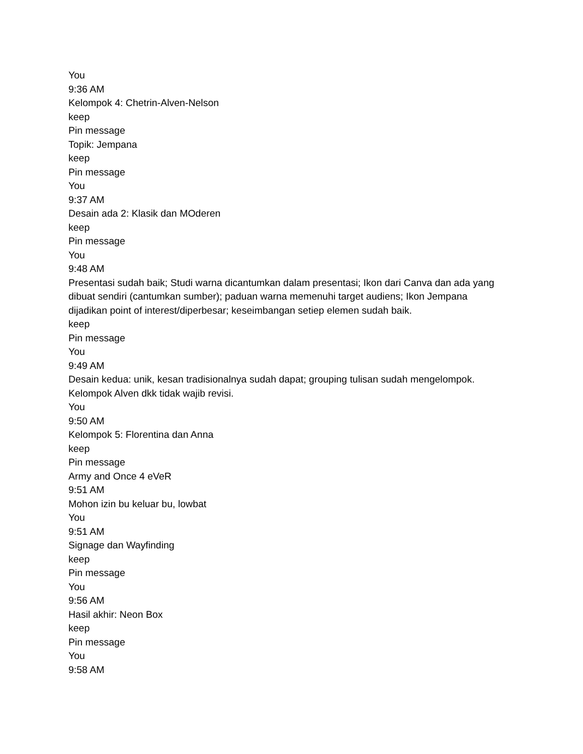You
9:36 AM
Kelompok 4: Chetrin-Alven-Nelson
keep
Pin message
Topik: Jempana
keep
Pin message
You
9:37 AM
Desain ada 2: Klasik dan MOderen
keep
Pin message
You
9:48 AM
Presentasi sudah baik; Studi warna dicantumkan dalam presentasi; Ikon dari Canva dan ada yang dibuat sendiri (cantumkan sumber); paduan warna memenuhi target audiens; Ikon Jempana dijadikan point of interest/diperbesar; keseimbangan setiep elemen sudah baik.
keep
Pin message
You
9:49 AM
Desain kedua: unik, kesan tradisionalnya sudah dapat; grouping tulisan sudah mengelompok.
Kelompok Alven dkk tidak wajib revisi.
You
9:50 AM
Kelompok 5: Florentina dan Anna
keep
Pin message
Army and Once 4 eVeR
9:51 AM
Mohon izin bu keluar bu, lowbat
You
9:51 AM
Signage dan Wayfinding
keep
Pin message
You
9:56 AM
Hasil akhir: Neon Box
keep
Pin message
You
9:58 AM